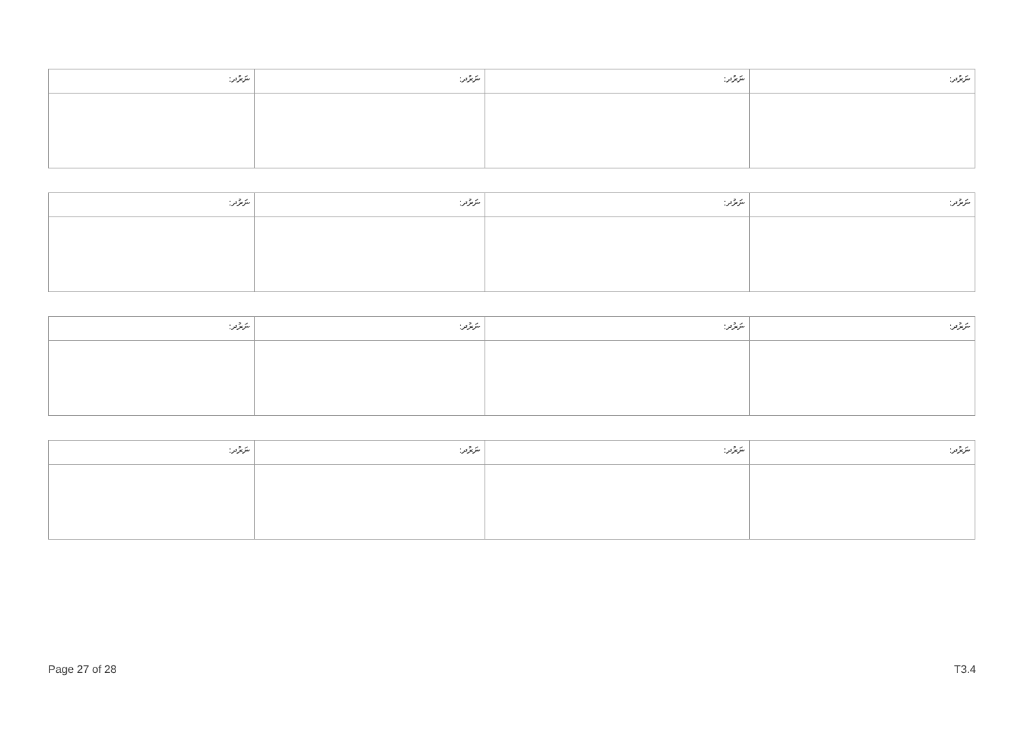| ނަރުދ: | ނަރުދ: | ނަރުދ: | ނަރުދ: |
| --- | --- | --- | --- |
| ނަރުދ: | ނަރުދ: | ނަރުދ: | ނަރުދ: |
| --- | --- | --- | --- |
| ނަރުދ: | ނަރުދ: | ނަރުދ: | ނަރުދ: |
| --- | --- | --- | --- |
| ނަރުދ: | ނަރުދ: | ނަރުދ: | ނަރުދ: |
| --- | --- | --- | --- |
Page 27 of 28 T3.4